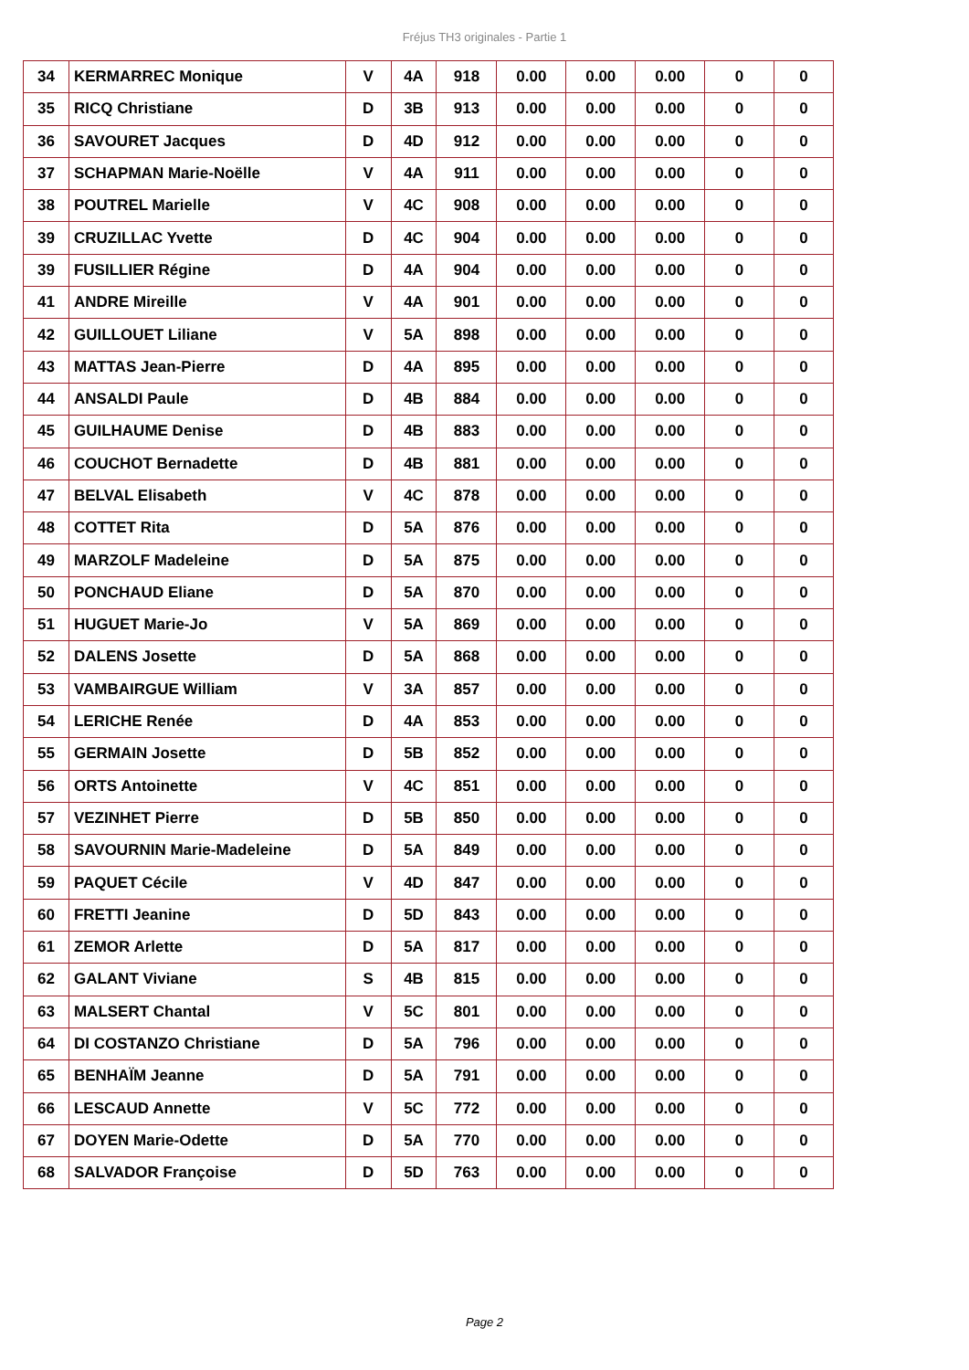Fréjus TH3 originales - Partie 1
| 34 | KERMARREC Monique | V | 4A | 918 | 0.00 | 0.00 | 0.00 | 0 | 0 |
| 35 | RICQ Christiane | D | 3B | 913 | 0.00 | 0.00 | 0.00 | 0 | 0 |
| 36 | SAVOURET Jacques | D | 4D | 912 | 0.00 | 0.00 | 0.00 | 0 | 0 |
| 37 | SCHAPMAN Marie-Noëlle | V | 4A | 911 | 0.00 | 0.00 | 0.00 | 0 | 0 |
| 38 | POUTREL Marielle | V | 4C | 908 | 0.00 | 0.00 | 0.00 | 0 | 0 |
| 39 | CRUZILLAC Yvette | D | 4C | 904 | 0.00 | 0.00 | 0.00 | 0 | 0 |
| 39 | FUSILLIER Régine | D | 4A | 904 | 0.00 | 0.00 | 0.00 | 0 | 0 |
| 41 | ANDRE Mireille | V | 4A | 901 | 0.00 | 0.00 | 0.00 | 0 | 0 |
| 42 | GUILLOUET Liliane | V | 5A | 898 | 0.00 | 0.00 | 0.00 | 0 | 0 |
| 43 | MATTAS Jean-Pierre | D | 4A | 895 | 0.00 | 0.00 | 0.00 | 0 | 0 |
| 44 | ANSALDI Paule | D | 4B | 884 | 0.00 | 0.00 | 0.00 | 0 | 0 |
| 45 | GUILHAUME Denise | D | 4B | 883 | 0.00 | 0.00 | 0.00 | 0 | 0 |
| 46 | COUCHOT Bernadette | D | 4B | 881 | 0.00 | 0.00 | 0.00 | 0 | 0 |
| 47 | BELVAL Elisabeth | V | 4C | 878 | 0.00 | 0.00 | 0.00 | 0 | 0 |
| 48 | COTTET Rita | D | 5A | 876 | 0.00 | 0.00 | 0.00 | 0 | 0 |
| 49 | MARZOLF Madeleine | D | 5A | 875 | 0.00 | 0.00 | 0.00 | 0 | 0 |
| 50 | PONCHAUD Eliane | D | 5A | 870 | 0.00 | 0.00 | 0.00 | 0 | 0 |
| 51 | HUGUET Marie-Jo | V | 5A | 869 | 0.00 | 0.00 | 0.00 | 0 | 0 |
| 52 | DALENS Josette | D | 5A | 868 | 0.00 | 0.00 | 0.00 | 0 | 0 |
| 53 | VAMBAIRGUE William | V | 3A | 857 | 0.00 | 0.00 | 0.00 | 0 | 0 |
| 54 | LERICHE Renée | D | 4A | 853 | 0.00 | 0.00 | 0.00 | 0 | 0 |
| 55 | GERMAIN Josette | D | 5B | 852 | 0.00 | 0.00 | 0.00 | 0 | 0 |
| 56 | ORTS Antoinette | V | 4C | 851 | 0.00 | 0.00 | 0.00 | 0 | 0 |
| 57 | VEZINHET Pierre | D | 5B | 850 | 0.00 | 0.00 | 0.00 | 0 | 0 |
| 58 | SAVOURNIN Marie-Madeleine | D | 5A | 849 | 0.00 | 0.00 | 0.00 | 0 | 0 |
| 59 | PAQUET Cécile | V | 4D | 847 | 0.00 | 0.00 | 0.00 | 0 | 0 |
| 60 | FRETTI Jeanine | D | 5D | 843 | 0.00 | 0.00 | 0.00 | 0 | 0 |
| 61 | ZEMOR Arlette | D | 5A | 817 | 0.00 | 0.00 | 0.00 | 0 | 0 |
| 62 | GALANT Viviane | S | 4B | 815 | 0.00 | 0.00 | 0.00 | 0 | 0 |
| 63 | MALSERT Chantal | V | 5C | 801 | 0.00 | 0.00 | 0.00 | 0 | 0 |
| 64 | DI COSTANZO Christiane | D | 5A | 796 | 0.00 | 0.00 | 0.00 | 0 | 0 |
| 65 | BENHAÏM Jeanne | D | 5A | 791 | 0.00 | 0.00 | 0.00 | 0 | 0 |
| 66 | LESCAUD Annette | V | 5C | 772 | 0.00 | 0.00 | 0.00 | 0 | 0 |
| 67 | DOYEN Marie-Odette | D | 5A | 770 | 0.00 | 0.00 | 0.00 | 0 | 0 |
| 68 | SALVADOR Françoise | D | 5D | 763 | 0.00 | 0.00 | 0.00 | 0 | 0 |
Page 2